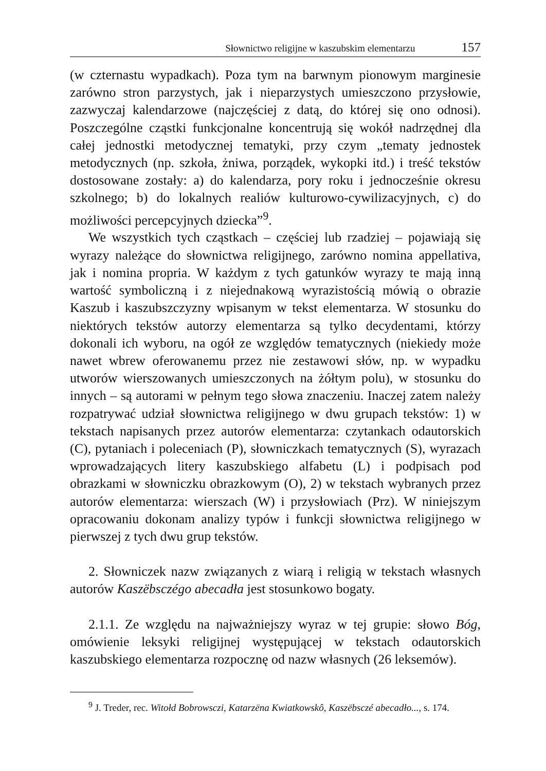Słownictwo religijne w kaszubskim elementarzu 157
(w czternastu wypadkach). Poza tym na barwnym pionowym marginesie zarówno stron parzystych, jak i nieparzystych umieszczono przysłowie, zazwyczaj kalendarzowe (najczęściej z datą, do której się ono odnosi). Poszczególne cząstki funkcjonalne koncentrują się wokół nadrzędnej dla całej jednostki metodycznej tematyki, przy czym „tematy jednostek metodycznych (np. szkoła, żniwa, porządek, wykopki itd.) i treść tekstów dostosowane zostały: a) do kalendarza, pory roku i jednocześnie okresu szkolnego; b) do lokalnych realiów kulturowo-cywilizacyjnych, c) do możliwości percepcyjnych dziecka”<sup>9</sup>.
We wszystkich tych cząstkach – częściej lub rzadziej – pojawiają się wyrazy należące do słownictwa religijnego, zarówno nomina appellativa, jak i nomina propria. W każdym z tych gatunków wyrazy te mają inną wartość symboliczną i z niejednakową wyrazistością mówią o obrazie Kaszub i kaszubszczyzny wpisanym w tekst elementarza. W stosunku do niektórych tekstów autorzy elementarza są tylko decydentami, którzy dokonali ich wyboru, na ogół ze względów tematycznych (niekiedy może nawet wbrew oferowanemu przez nie zestawowi słów, np. w wypadku utworów wierszowanych umieszczonych na żółtym polu), w stosunku do innych – są autorami w pełnym tego słowa znaczeniu. Inaczej zatem należy rozpatrywać udział słownictwa religijnego w dwu grupach tekstów: 1) w tekstach napisanych przez autorów elementarza: czytankach odautorskich (C), pytaniach i poleceniach (P), słowniczkach tematycznych (S), wyrazach wprowadzających litery kaszubskiego alfabetu (L) i podpisach pod obrazkami w słowniczku obrazkowym (O), 2) w tekstach wybranych przez autorów elementarza: wierszach (W) i przysłowiach (Prz). W niniejszym opracowaniu dokonam analizy typów i funkcji słownictwa religijnego w pierwszej z tych dwu grup tekstów.
2. Słowniczek nazw związanych z wiarą i religią w tekstach własnych autorów Kaszëbsczégo abecadła jest stosunkowo bogaty.
2.1.1. Ze względu na najważniejszy wyraz w tej grupie: słowo Bóg, omówienie leksyki religijnej występującej w tekstach odautorskich kaszubskiego elementarza rozpocznę od nazw własnych (26 leksemów).
<sup>9</sup> J. Treder, rec. Witołd Bobrowsczi, Katarzëna Kwiatkowskô, Kaszëbsczé abecadło..., s. 174.